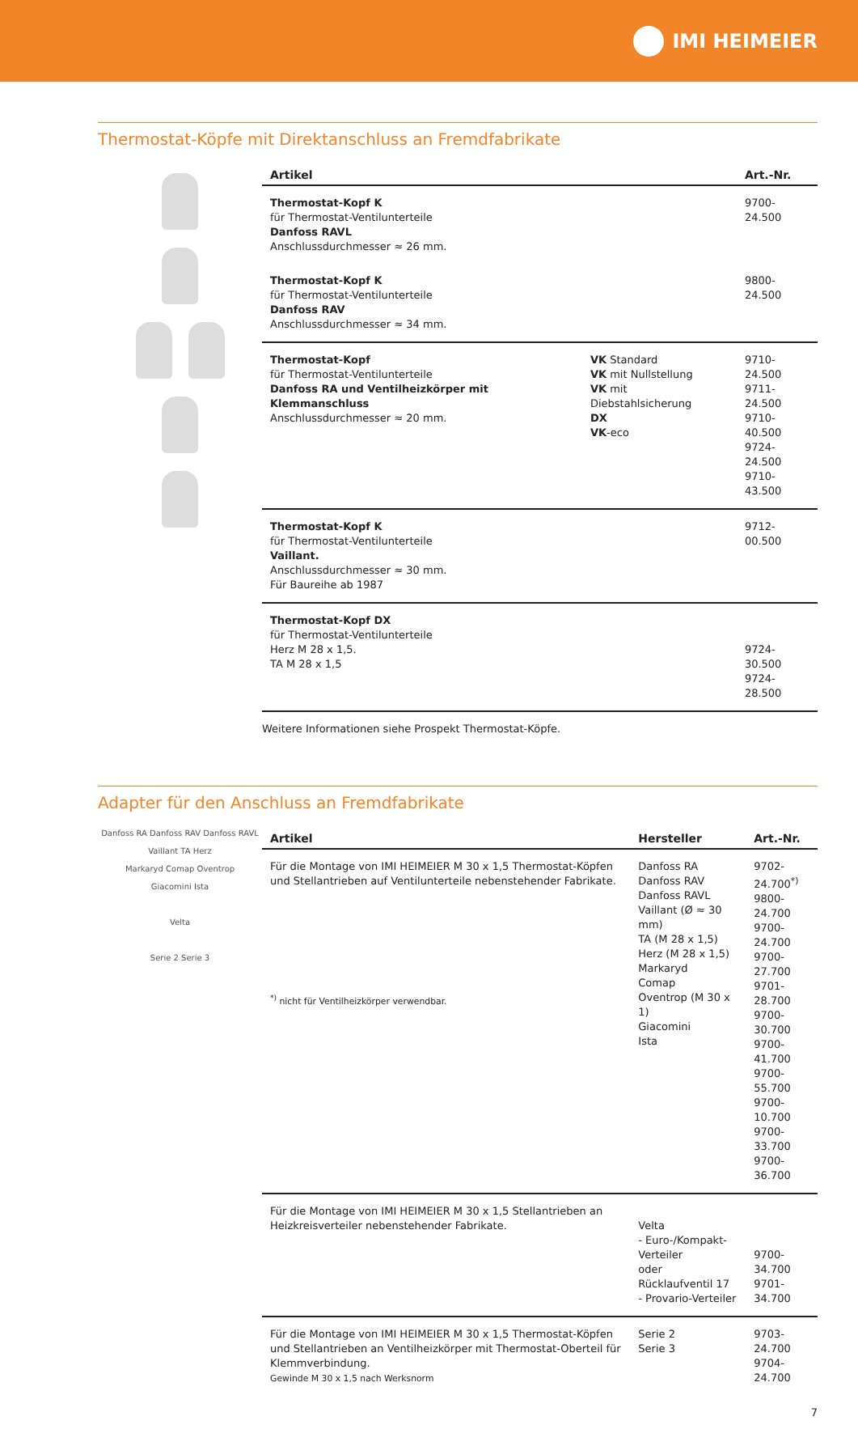IMI HEIMEIER
Thermostat-Köpfe mit Direktanschluss an Fremdfabrikate
| Artikel | | Art.-Nr. |
| --- | --- | --- |
| Thermostat-Kopf K für Thermostat-Ventilunterteile Danfoss RAVL Anschlussdurchmesser ≈ 26 mm. | | 9700-24.500 |
| Thermostat-Kopf K für Thermostat-Ventilunterteile Danfoss RAV Anschlussdurchmesser ≈ 34 mm. | | 9800-24.500 |
| Thermostat-Kopf für Thermostat-Ventilunterteile Danfoss RA und Ventilheizkörper mit Klemmanschluss Anschlussdurchmesser ≈ 20 mm. | VK Standard VK mit Nullstellung VK mit Diebstahlsicherung DX VK -eco | 9710-24.500 9711-24.500 9710-40.500 9724-24.500 9710-43.500 |
| Thermostat-Kopf K für Thermostat-Ventilunterteile Vaillant. Anschlussdurchmesser ≈ 30 mm. Für Baureihe ab 1987 | | 9712-00.500 |
| Thermostat-Kopf DX für Thermostat-Ventilunterteile Herz M 28 x 1,5. TA M 28 x 1,5 | | 9724-30.500 9724-28.500 |
Weitere Informationen siehe Prospekt Thermostat-Köpfe.
Adapter für den Anschluss an Fremdfabrikate
Danfoss RA Danfoss RAV Danfoss RAVL
Vaillant TA Herz
Markaryd Comap Oventrop
Giacomini Ista
Velta
Serie 2 Serie 3
| Artikel | Hersteller | Art.-Nr. |
| --- | --- | --- |
| Für die Montage von IMI HEIMEIER M 30 x 1,5 Thermostat-Köpfen und Stellantrieben auf Ventilunterteile nebenstehender Fabrikate. <sup>*)</sup> nicht für Ventilheizkörper verwendbar. | Danfoss RA Danfoss RAV Danfoss RAVL Vaillant (Ø ≈ 30 mm) TA (M 28 x 1,5) Herz (M 28 x 1,5) Markaryd Comap Oventrop (M 30 x 1) Giacomini Ista | 9702-24.700<sup>*)</sup> 9800-24.700 9700-24.700 9700-27.700 9701-28.700 9700-30.700 9700-41.700 9700-55.700 9700-10.700 9700-33.700 9700-36.700 |
| Für die Montage von IMI HEIMEIER M 30 x 1,5 Stellantrieben an Heizkreisverteiler nebenstehender Fabrikate. | Velta - Euro-/Kompakt-Verteiler oder Rücklaufventil 17 - Provario-Verteiler | 9700-34.700 9701-34.700 |
| Für die Montage von IMI HEIMEIER M 30 x 1,5 Thermostat-Köpfen und Stellantrieben an Ventilheizkörper mit Thermostat-Oberteil für Klemmverbindung. Gewinde M 30 x 1,5 nach Werksnorm | Serie 2 Serie 3 | 9703-24.700 9704-24.700 |
7